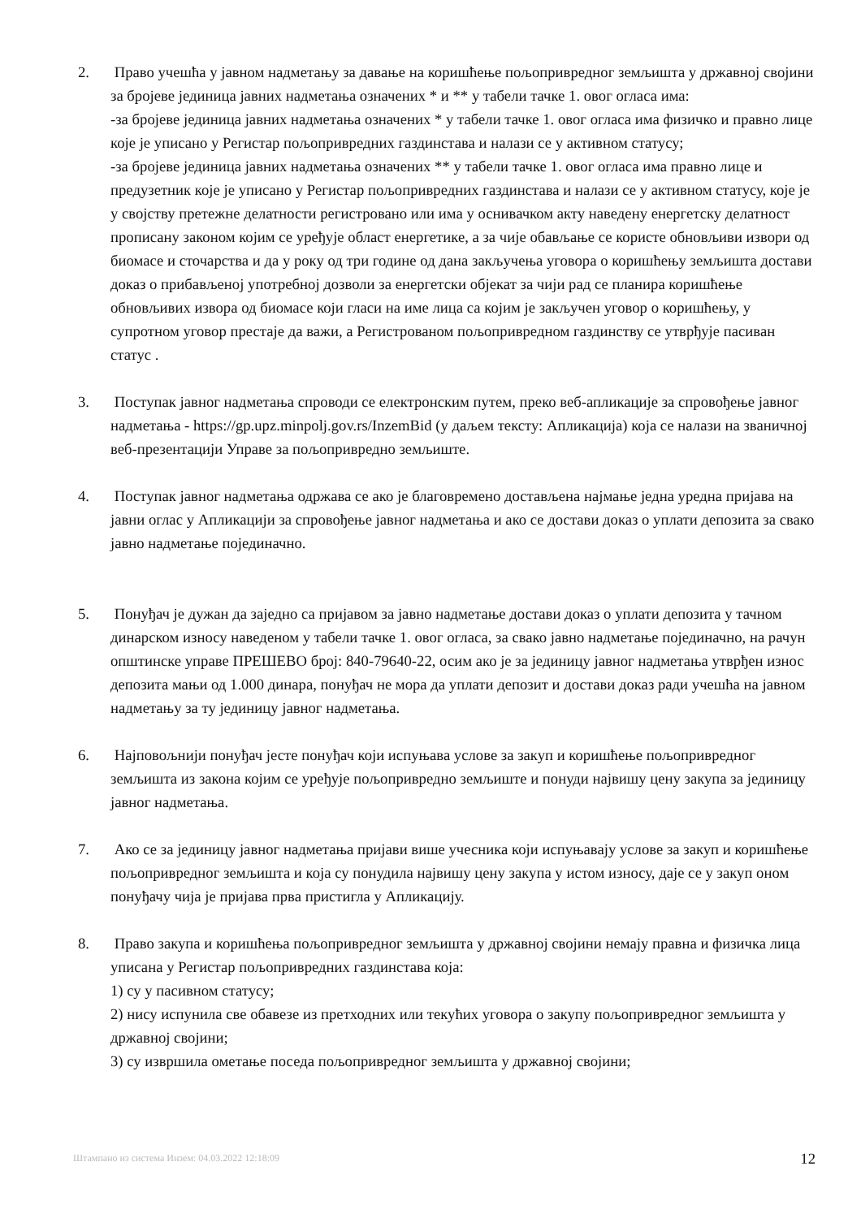2. Право учешћа у јавном надметању за давање на коришћење пољопривредног земљишта у државној својини за бројеве јединица јавних надметања означених * и ** у табели тачке 1. овог огласа има:
-за бројеве јединица јавних надметања означених * у табели тачке 1. овог огласа има физичко и правно лице које је уписано у Регистар пољопривредних газдинстава и налази се у активном статусу;
-за бројеве јединица јавних надметања означених ** у табели тачке 1. овог огласа има правно лице и предузетник које је уписано у Регистар пољопривредних газдинстава и налази се у активном статусу, које је у својству претежне делатности регистровано или има у оснивачком акту наведену енергетску делатност прописану законом којим се уређује област енергетике, а за чије обављање се користе обновљиви извори од биомасе и сточарства и да у року од три године од дана закључења уговора о коришћењу земљишта достави доказ о прибављеној употребној дозволи за енергетски објекат за чији рад се планира коришћење обновљивих извора од биомасе који гласи на име лица са којим је закључен уговор о коришћењу, у супротном уговор престаје да важи, а Регистрованом пољопривредном газдинству се утврђује пасиван статус .
3. Поступак јавног надметања спроводи се електронским путем, преко веб-апликације за спровођење јавног надметања - https://gp.upz.minpolj.gov.rs/InzemBid (у даљем тексту: Апликација) која се налази на званичној веб-презентацији Управе за пољопривредно земљиште.
4. Поступак јавног надметања одржава се ако је благовремено достављена најмање једна уредна пријава на јавни оглас у Апликацији за спровођење јавног надметања и ако се достави доказ о уплати депозита за свако јавно надметање појединачно.
5. Понуђач је дужан да заједно са пријавом за јавно надметање достави доказ о уплати депозита у тачном динарском износу наведеном у табели тачке 1. овог огласа, за свако јавно надметање појединачно, на рачун општинске управе ПРЕШЕВО број: 840-79640-22, осим ако је за јединицу јавног надметања утврђен износ депозита мањи од 1.000 динара, понуђач не мора да уплати депозит и достави доказ ради учешћа на јавном надметању за ту јединицу јавног надметања.
6. Најповољнији понуђач јесте понуђач који испуњава услове за закуп и коришћење пољопривредног земљишта из закона којим се уређује пољопривредно земљиште и понуди највишу цену закупа за јединицу јавног надметања.
7. Ако се за јединицу јавног надметања пријави више учесника који испуњавају услове за закуп и коришћење пољопривредног земљишта и која су понудила највишу цену закупа у истом износу, даје се у закуп оном понуђачу чија је пријава прва пристигла у Апликацију.
8. Право закупа и коришћења пољопривредног земљишта у државној својини немају правна и физичка лица уписана у Регистар пољопривредних газдинстава која:
1) су у пасивном статусу;
2) нису испунила све обавезе из претходних или текућих уговора о закупу пољопривредног земљишта у државној својини;
3) су извршила ометање поседа пољопривредног земљишта у државној својини;
Штампано из система Инзем: 04.03.2022 12:18:09 12